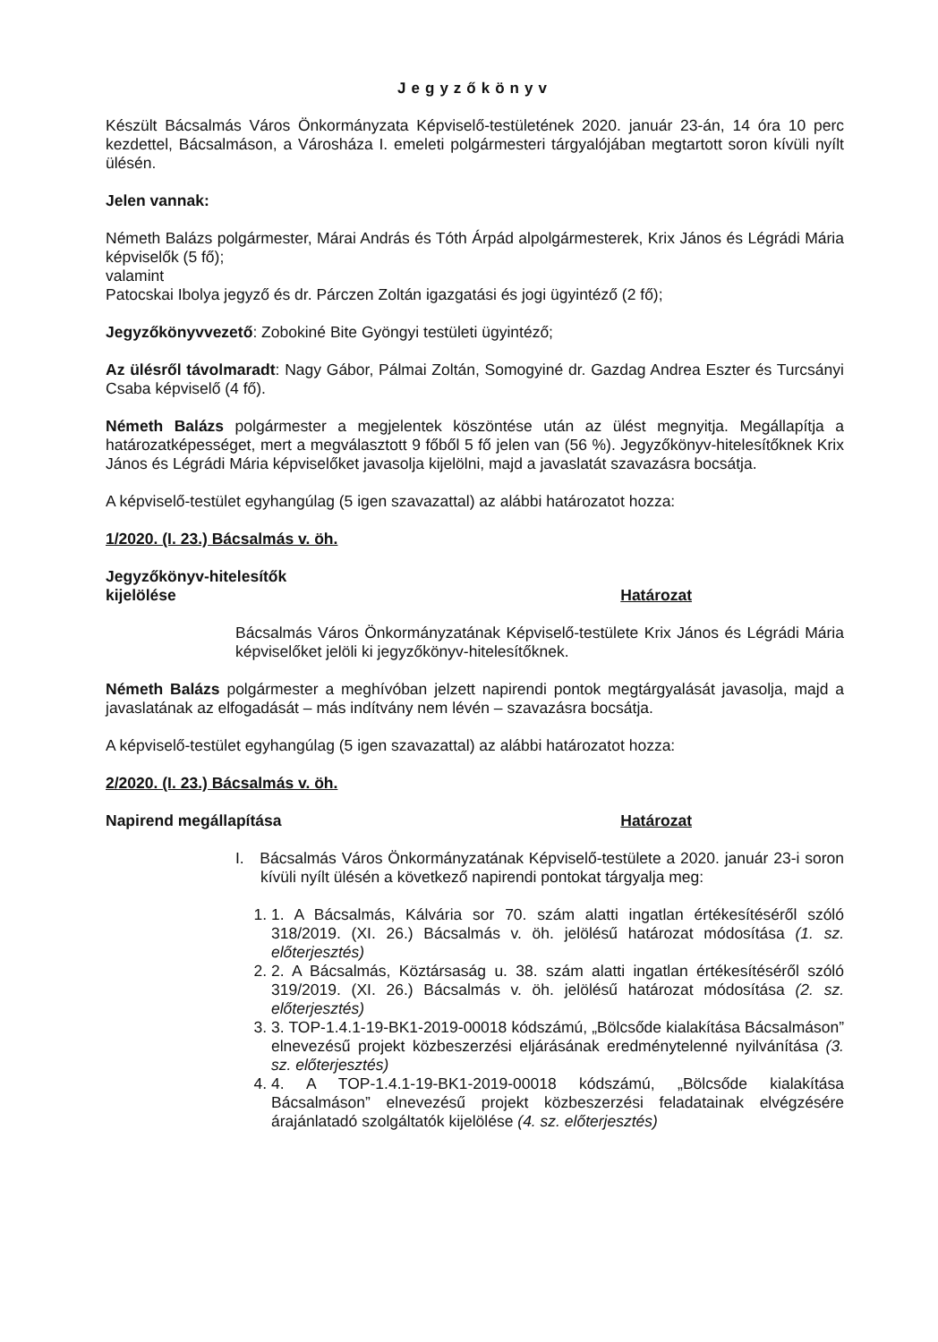Jegyzőkönyv
Készült Bácsalmás Város Önkormányzata Képviselő-testületének 2020. január 23-án, 14 óra 10 perc kezdettel, Bácsalmáson, a Városháza I. emeleti polgármesteri tárgyalójában megtartott soron kívüli nyílt ülésén.
Jelen vannak:
Németh Balázs polgármester, Márai András és Tóth Árpád alpolgármesterek, Krix János és Légrádi Mária képviselők (5 fő);
valamint
Patocskai Ibolya jegyző és dr. Párczen Zoltán igazgatási és jogi ügyintéző (2 fő);
Jegyzőkönyvvezető: Zobokiné Bite Gyöngyi testületi ügyintéző;
Az ülésről távolmaradt: Nagy Gábor, Pálmai Zoltán, Somogyiné dr. Gazdag Andrea Eszter és Turcsányi Csaba képviselő (4 fő).
Németh Balázs polgármester a megjelentek köszöntése után az ülést megnyitja. Megállapítja a határozatképességet, mert a megválasztott 9 főből 5 fő jelen van (56 %). Jegyzőkönyv-hitelesítőknek Krix János és Légrádi Mária képviselőket javasolja kijelölni, majd a javaslatát szavazásra bocsátja.
A képviselő-testület egyhangúlag (5 igen szavazattal) az alábbi határozatot hozza:
1/2020. (I. 23.) Bácsalmás v. öh.
Jegyzőkönyv-hitelesítők
kijelölése
Határozat
Bácsalmás Város Önkormányzatának Képviselő-testülete Krix János és Légrádi Mária képviselőket jelöli ki jegyzőkönyv-hitelesítőknek.
Németh Balázs polgármester a meghívóban jelzett napirendi pontok megtárgyalását javasolja, majd a javaslatának az elfogadását – más indítvány nem lévén – szavazásra bocsátja.
A képviselő-testület egyhangúlag (5 igen szavazattal) az alábbi határozatot hozza:
2/2020. (I. 23.) Bácsalmás v. öh.
Napirend megállapítása Határozat
I. Bácsalmás Város Önkormányzatának Képviselő-testülete a 2020. január 23-i soron kívüli nyílt ülésén a következő napirendi pontokat tárgyalja meg:
1. 1. A Bácsalmás, Kálvária sor 70. szám alatti ingatlan értékesítéséről szóló 318/2019. (XI. 26.) Bácsalmás v. öh. jelölésű határozat módosítása (1. sz. előterjesztés)
2. 2. A Bácsalmás, Köztársaság u. 38. szám alatti ingatlan értékesítéséről szóló 319/2019. (XI. 26.) Bácsalmás v. öh. jelölésű határozat módosítása (2. sz. előterjesztés)
3. 3. TOP-1.4.1-19-BK1-2019-00018 kódszámú, „Bölcsőde kialakítása Bácsalmáson” elnevezésű projekt közbeszerzési eljárásának eredménytelenné nyilvánítása (3. sz. előterjesztés)
4. 4. A TOP-1.4.1-19-BK1-2019-00018 kódszámú, „Bölcsőde kialakítása Bácsalmáson” elnevezésű projekt közbeszerzési feladatainak elvégzésére árajánlatadó szolgáltatók kijelölése (4. sz. előterjesztés)